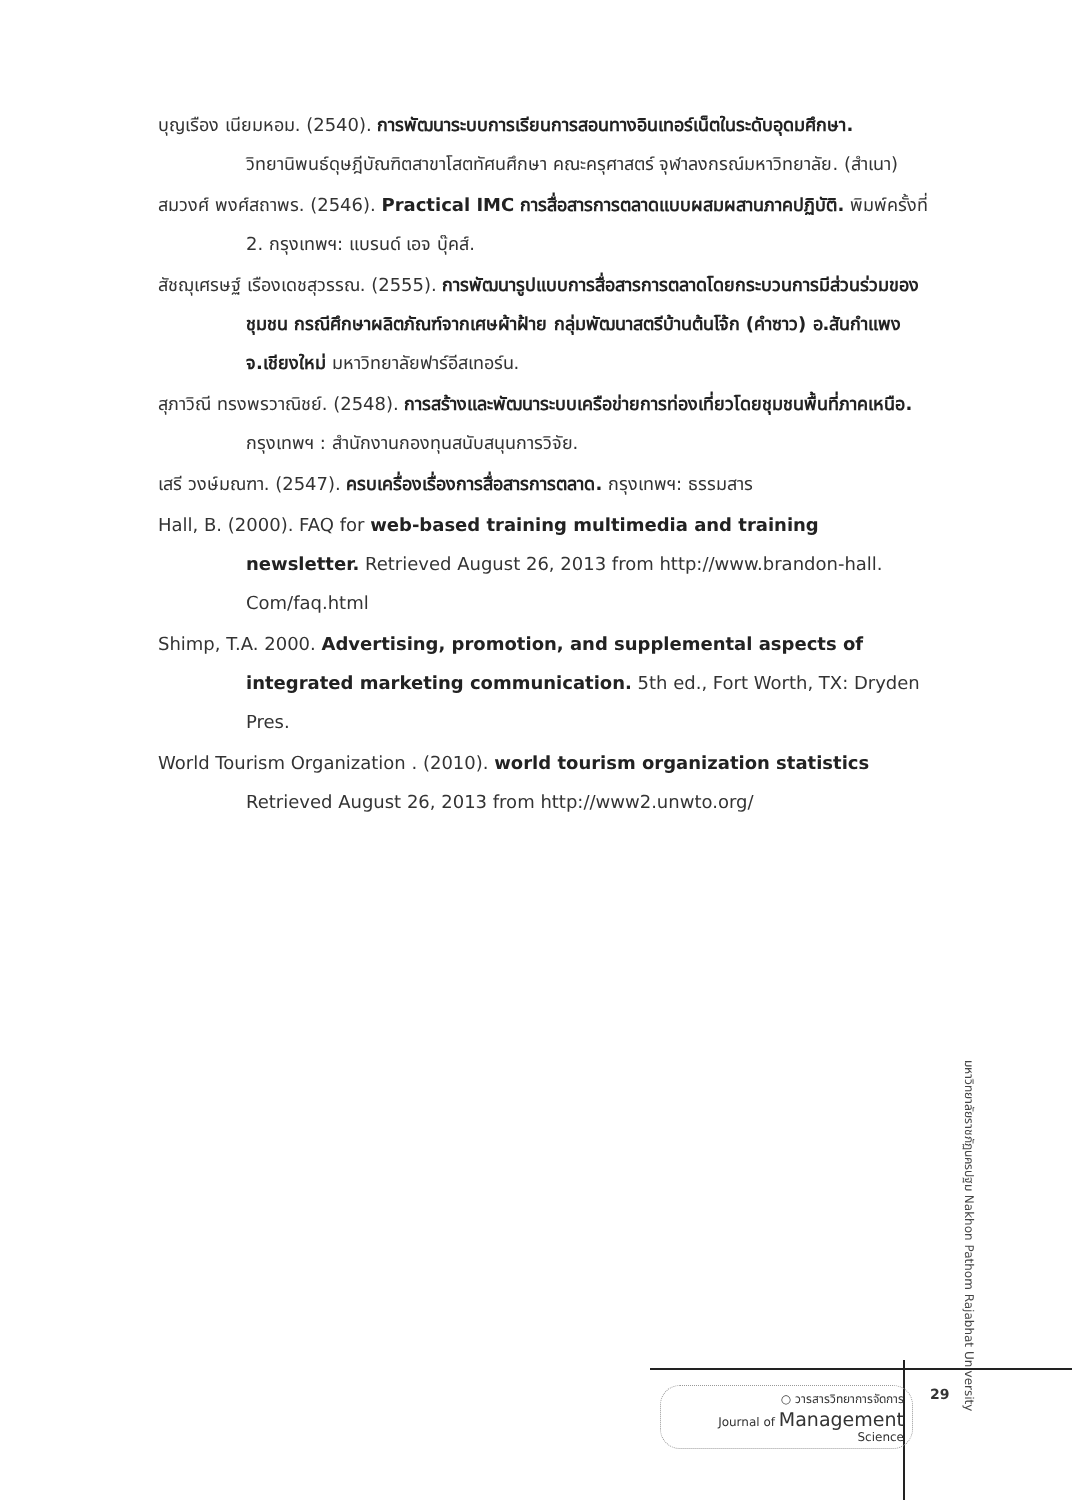บุญเรือง เนียมหอม. (2540). การพัฒนาระบบการเรียนการสอนทางอินเทอร์เน็ตในระดับอุดมศึกษา. วิทยานิพนธ์ดุษฎีบัณฑิตสาขาโสตทัศนศึกษา คณะครุศาสตร์ จุฬาลงกรณ์มหาวิทยาลัย. (สำเนา)
สมวงศ์ พงศ์สถาพร. (2546). Practical IMC การสื่อสารการตลาดแบบผสมผสานภาคปฏิบัติ. พิมพ์ครั้งที่ 2. กรุงเทพฯ: แบรนด์ เอจ บุ๊คส์.
สัชฌุเศรษฐ์ เรืองเดชสุวรรณ. (2555). การพัฒนารูปแบบการสื่อสารการตลาดโดยกระบวนการมีส่วนร่วมของชุมชน กรณีศึกษาผลิตภัณฑ์จากเศษผ้าฝ้าย กลุ่มพัฒนาสตรีบ้านต้นโจ้ก (คำซาว) อ.สันกำแพง จ.เชียงใหม่ มหาวิทยาลัยฟาร์อีสเทอร์น.
สุภาวิณี ทรงพรวาณิชย์. (2548). การสร้างและพัฒนาระบบเครือข่ายการท่องเที่ยวโดยชุมชนพื้นที่ภาคเหนือ. กรุงเทพฯ : สำนักงานกองทุนสนับสนุนการวิจัย.
เสรี วงษ์มณฑา. (2547). ครบเครื่องเรื่องการสื่อสารการตลาด. กรุงเทพฯ: ธรรมสาร
Hall, B. (2000). FAQ for web-based training multimedia and training newsletter. Retrieved August 26, 2013 from http://www.brandon-hall. Com/faq.html
Shimp, T.A. 2000. Advertising, promotion, and supplemental aspects of integrated marketing communication. 5th ed., Fort Worth, TX: Dryden Pres.
World Tourism Organization . (2010). world tourism organization statistics Retrieved August 26, 2013 from http://www2.unwto.org/
มหาวิทยาลัยราชภัฏนครปฐม Nakhon Pathom Rajabhat University
○ วารสารวิทยาการจัดการ
Journal of Management
Science
29